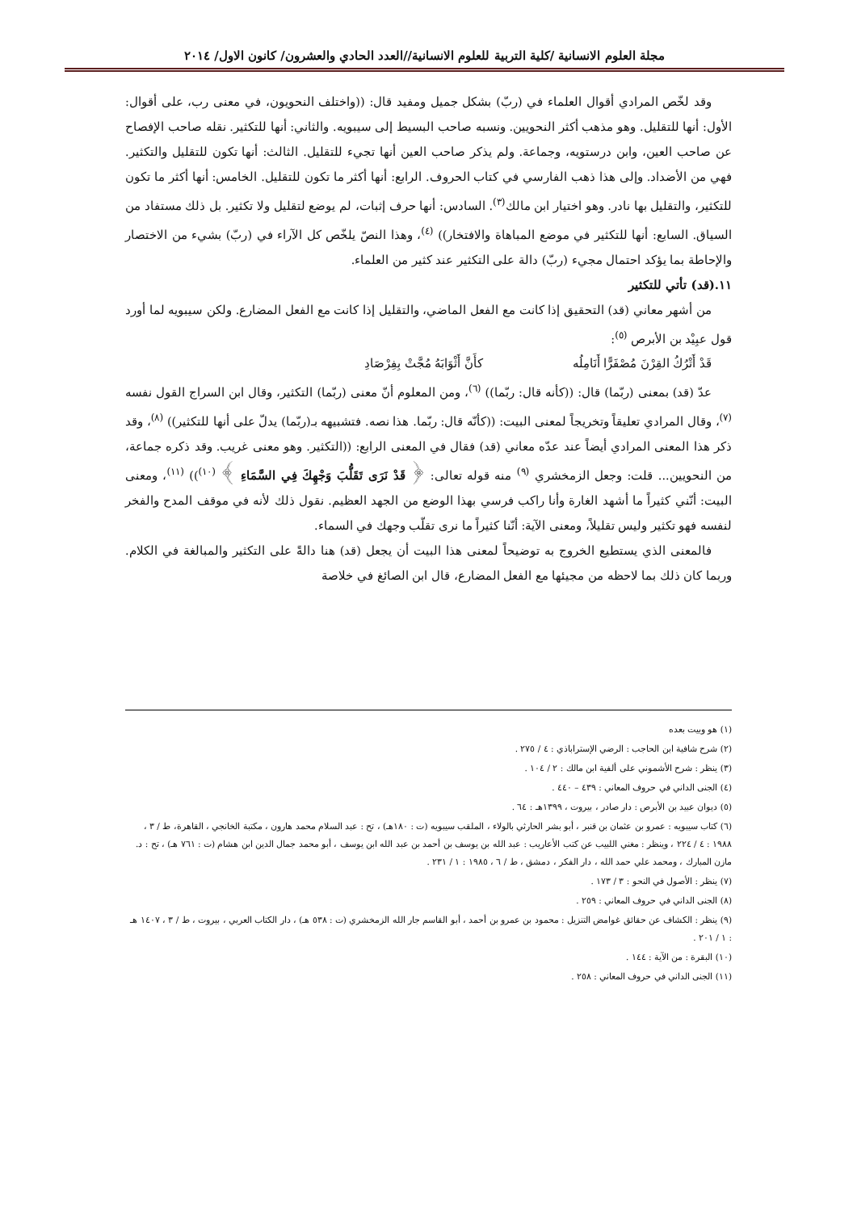مجلة العلوم الانسانية /كلية التربية للعلوم الانسانية//العدد الحادي والعشرون/ كانون الاول/ ٢٠١٤
وقد لخّص المرادي أقوال العلماء في (ربّ) بشكل جميل ومفيد قال: ((واختلف النحويون، في معنى رب، على أقوال: الأول: أنها للتقليل. وهو مذهب أكثر النحويين. ونسبه صاحب البسيط إلى سيبويه. والثاني: أنها للتكثير. نقله صاحب الإفصاح عن صاحب العين، وابن درستويه، وجماعة. ولم يذكر صاحب العين أنها تجيء للتقليل. الثالث: أنها تكون للتقليل والتكثير. فهي من الأضداد. وإلى هذا ذهب الفارسي في كتاب الحروف. الرابع: أنها أكثر ما تكون للتقليل. الخامس: أنها أكثر ما تكون للتكثير، والتقليل بها نادر. وهو اختيار ابن مالك<sup>(٣)</sup>. السادس: أنها حرف إثبات، لم يوضع لتقليل ولا تكثير. بل ذلك مستفاد من السياق. السابع: أنها للتكثير في موضع المباهاة والافتخار)) <sup>(٤)</sup>، وهذا النصّ يلخّص كل الآراء في (ربّ) بشيء من الاختصار والإحاطة بما يؤكد احتمال مجيء (ربّ) دالة على التكثير عند كثير من العلماء.
١١.(قد) تأتي للتكثير
من أشهر معاني (قد) التحقيق إذا كانت مع الفعل الماضي، والتقليل إذا كانت مع الفعل المضارع. ولكن سيبويه لما أورد قول عبِيْد بن الأبرص <sup>(٥)</sup>:
قَدْ أَتْرُكُ القِرْنَ مُصْفَرًّا أَنَامِلُه كأَنَّ أَثْوَابَهُ مُجَّتْ بِفِرْصَادِ
عدّ (قد) بمعنى (ربّما) قال: ((كأنه قال: ربّما)) <sup>(٦)</sup>، ومن المعلوم أنّ معنى (ربّما) التكثير، وقال ابن السراج القول نفسه <sup>(٧)</sup>، وقال المرادي تعليقاً وتخريجاً لمعنى البيت: ((كأنّه قال: ربّما. هذا نصه. فتشبيهه بـ(ربّما) يدلّ على أنها للتكثير)) <sup>(٨)</sup>، وقد ذكر هذا المعنى المرادي أيضاً عند عدّه معاني (قد) فقال في المعنى الرابع: ((التكثير. وهو معنى غريب. وقد ذكره جماعة، من النحويين... قلت: وجعل الزمخشري <sup>(٩)</sup> منه قوله تعالى: ﴿ قَدْ نَرَى تَقَلُّبَ وَجْهِكَ فِي السَّمَاءِ ﴾ <sup>(١٠)</sup>)) <sup>(١١)</sup>، ومعنى البيت: أنّني كثيراً ما أشهد الغارة وأنا راكب فرسي بهذا الوضع من الجهد العظيم. نقول ذلك لأنه في موقف المدح والفخر لنفسه فهو تكثير وليس تقليلاً، ومعنى الآية: أنّنا كثيراً ما نرى تقلّب وجهك في السماء.
فالمعنى الذي يستطيع الخروج به توضيحاً لمعنى هذا البيت أن يجعل (قد) هنا دالةً على التكثير والمبالغة في الكلام. وربما كان ذلك بما لاحظه من مجيئها مع الفعل المضارع، قال ابن الصائغ في خلاصة
(١) هو وبيت بعده
(٢) شرح شافية ابن الحاجب : الرضي الإستراباذي : ٤ / ٢٧٥ .
(٣) ينظر : شرح الأشموني على ألفية ابن مالك : ٢ / ١٠٤ .
(٤) الجنى الداني في حروف المعاني : ٤٣٩ – ٤٤٠ .
(٥) ديوان عبيد بن الأبرص : دار صادر ، بيروت ، ١٣٩٩هـ : ٦٤ .
(٦) كتاب سيبويه : عمرو بن عثمان بن قنبر ، أبو بشر الحارثي بالولاء ، الملقب سيبويه (ت : ١٨٠هـ) ، تح : عبد السلام محمد هارون ، مكتبة الخانجي ، القاهرة، ط / ٣ ، ١٩٨٨ : ٤ / ٢٢٤ ، وينظر : مغني اللبيب عن كتب الأعاريب : عبد الله بن يوسف بن أحمد بن عبد الله ابن يوسف ، أبو محمد جمال الدين ابن هشام (ت : ٧٦١ هـ) ، تح : د. مازن المبارك ، ومحمد علي حمد الله ، دار الفكر ، دمشق ، ط / ٦ ، ١٩٨٥ : ١ / ٢٣١ .
(٧) ينظر : الأصول في النحو : ٣ / ١٧٣ .
(٨) الجنى الداني في حروف المعاني : ٢٥٩ .
(٩) ينظر : الكشاف عن حقائق غوامض التنزيل : محمود بن عمرو بن أحمد ، أبو القاسم جار الله الزمخشري (ت : ٥٣٨ هـ) ، دار الكتاب العربي ، بيروت ، ط / ٣ ، ١٤٠٧ هـ : ١ / ٢٠١ .
(١٠) البقرة : من الآية : ١٤٤ .
(١١) الجنى الداني في حروف المعاني : ٢٥٨ .